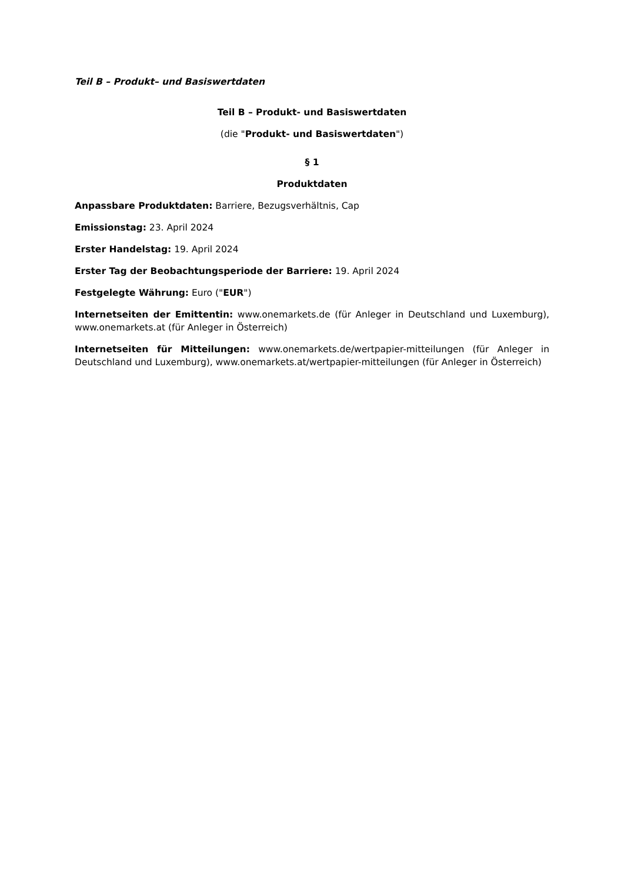Teil B – Produkt– und Basiswertdaten
Teil B – Produkt- und Basiswertdaten
(die "Produkt- und Basiswertdaten")
§ 1
Produktdaten
Anpassbare Produktdaten: Barriere, Bezugsverhältnis, Cap
Emissionstag: 23. April 2024
Erster Handelstag: 19. April 2024
Erster Tag der Beobachtungsperiode der Barriere: 19. April 2024
Festgelegte Währung: Euro ("EUR")
Internetseiten der Emittentin: www.onemarkets.de (für Anleger in Deutschland und Luxemburg), www.onemarkets.at (für Anleger in Österreich)
Internetseiten für Mitteilungen: www.onemarkets.de/wertpapier-mitteilungen (für Anleger in Deutschland und Luxemburg), www.onemarkets.at/wertpapier-mitteilungen (für Anleger in Österreich)